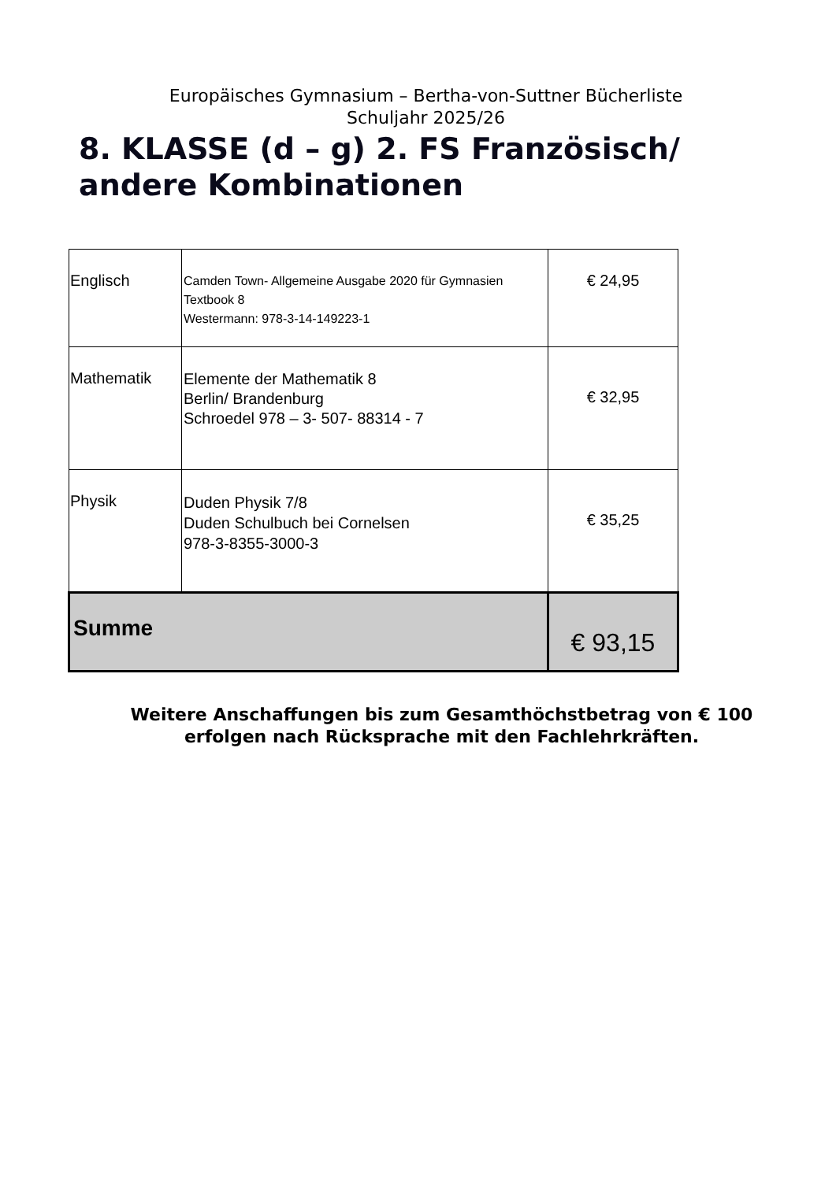Europäisches Gymnasium – Bertha-von-Suttner Bücherliste
Schuljahr 2025/26
8. KLASSE (d – g) 2. FS Französisch/
andere Kombinationen
| Englisch | Camden Town- Allgemeine Ausgabe 2020 für Gymnasien Textbook 8 Westermann: 978-3-14-149223-1 | € 24,95 |
| Mathematik | Elemente der Mathematik 8 Berlin/ Brandenburg Schroedel 978 – 3- 507- 88314 - 7 | € 32,95 |
| Physik | Duden Physik 7/8 Duden Schulbuch bei Cornelsen 978-3-8355-3000-3 | € 35,25 |
| Summe | | € 93,15 |
Weitere Anschaffungen bis zum Gesamthöchstbetrag von € 100
erfolgen nach Rücksprache mit den Fachlehrkräften.